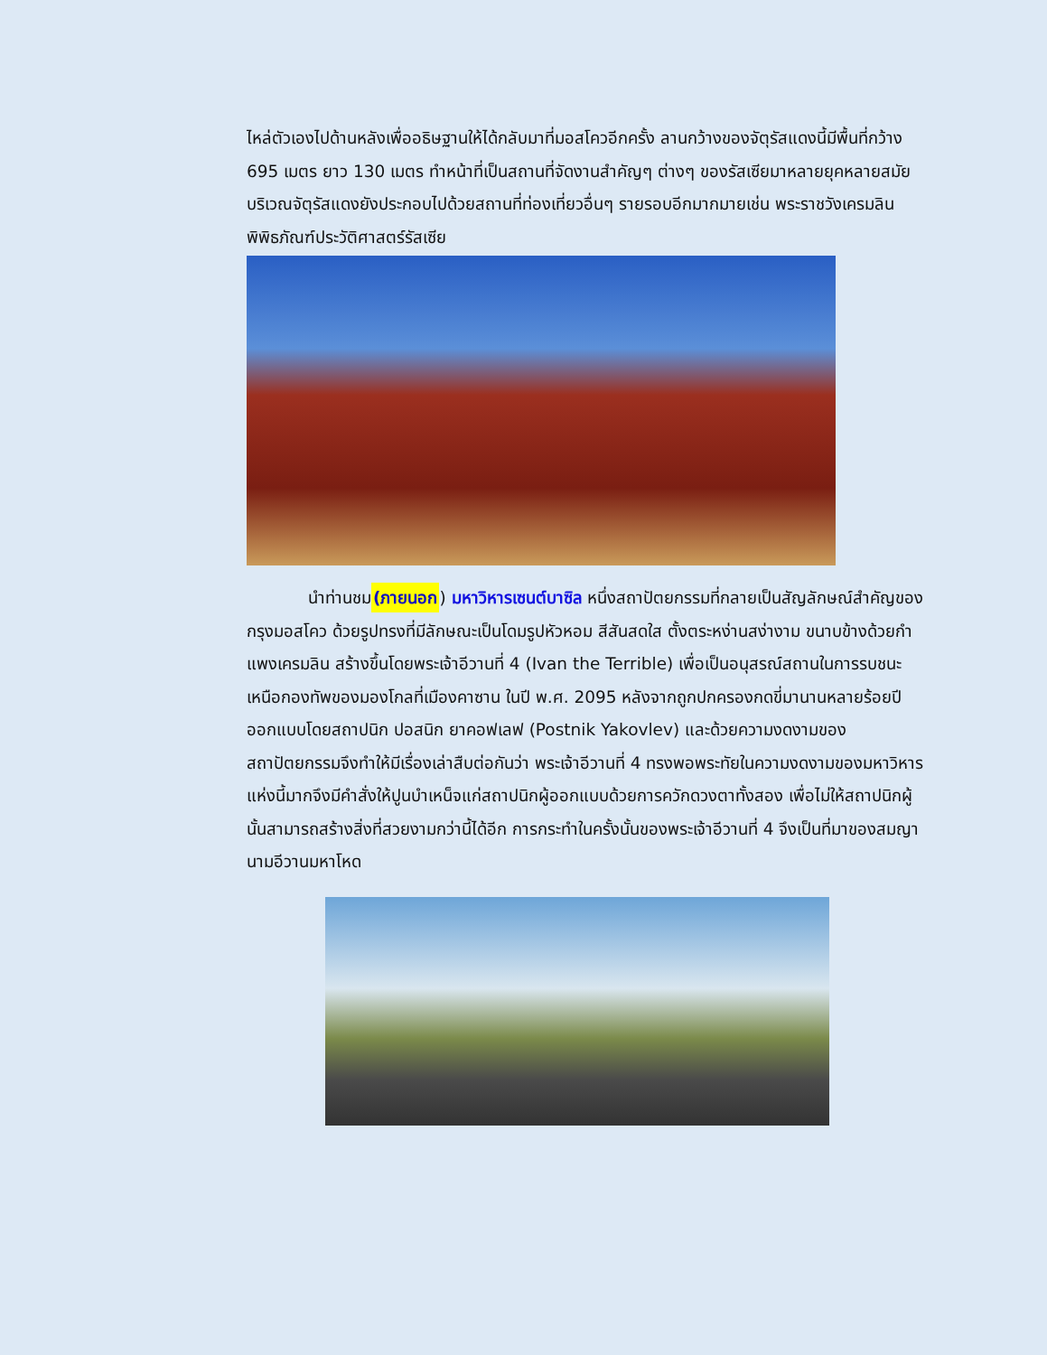ไหล่ตัวเองไปด้านหลังเพื่ออธิษฐานให้ได้กลับมาที่มอสโควอีกครั้ง ลานกว้างของจัตุรัสแดงนี้มีพื้นที่กว้าง 695 เมตร ยาว 130 เมตร ทำหน้าที่เป็นสถานที่จัดงานสำคัญๆ ต่างๆ ของรัสเซียมาหลายยุคหลายสมัย บริเวณจัตุรัสแดงยังประกอบไปด้วยสถานที่ท่องเที่ยวอื่นๆ รายรอบอีกมากมายเช่น พระราชวังเครมลิน พิพิธภัณฑ์ประวัติศาสตร์รัสเซีย
นำท่านชม(ภายนอก) มหาวิหารเซนต์บาซิล หนึ่งสถาปัตยกรรมที่กลายเป็นสัญลักษณ์สำคัญของกรุงมอสโคว ด้วยรูปทรงที่มีลักษณะเป็นโดมรูปหัวหอม สีสันสดใส ตั้งตระหง่านสง่างาม ขนาบข้างด้วยกำแพงเครมลิน สร้างขึ้นโดยพระเจ้าอีวานที่ 4 (Ivan the Terrible) เพื่อเป็นอนุสรณ์สถานในการรบชนะเหนือกองทัพของมองโกลที่เมืองคาซาน ในปี พ.ศ. 2095 หลังจากถูกปกครองกดขี่มานานหลายร้อยปี ออกแบบโดยสถาปนิก ปอสนิก ยาคอฟเลฟ (Postnik Yakovlev) และด้วยความงดงามของสถาปัตยกรรมจึงทำให้มีเรื่องเล่าสืบต่อกันว่า พระเจ้าอีวานที่ 4 ทรงพอพระทัยในความงดงามของมหาวิหารแห่งนี้มากจึงมีคำสั่งให้ปูนบำเหน็จแก่สถาปนิกผู้ออกแบบด้วยการควักดวงตาทั้งสอง เพื่อไม่ให้สถาปนิกผู้นั้นสามารถสร้างสิ่งที่สวยงามกว่านี้ได้อีก การกระทำในครั้งนั้นของพระเจ้าอีวานที่ 4 จึงเป็นที่มาของสมญานามอีวานมหาโหด